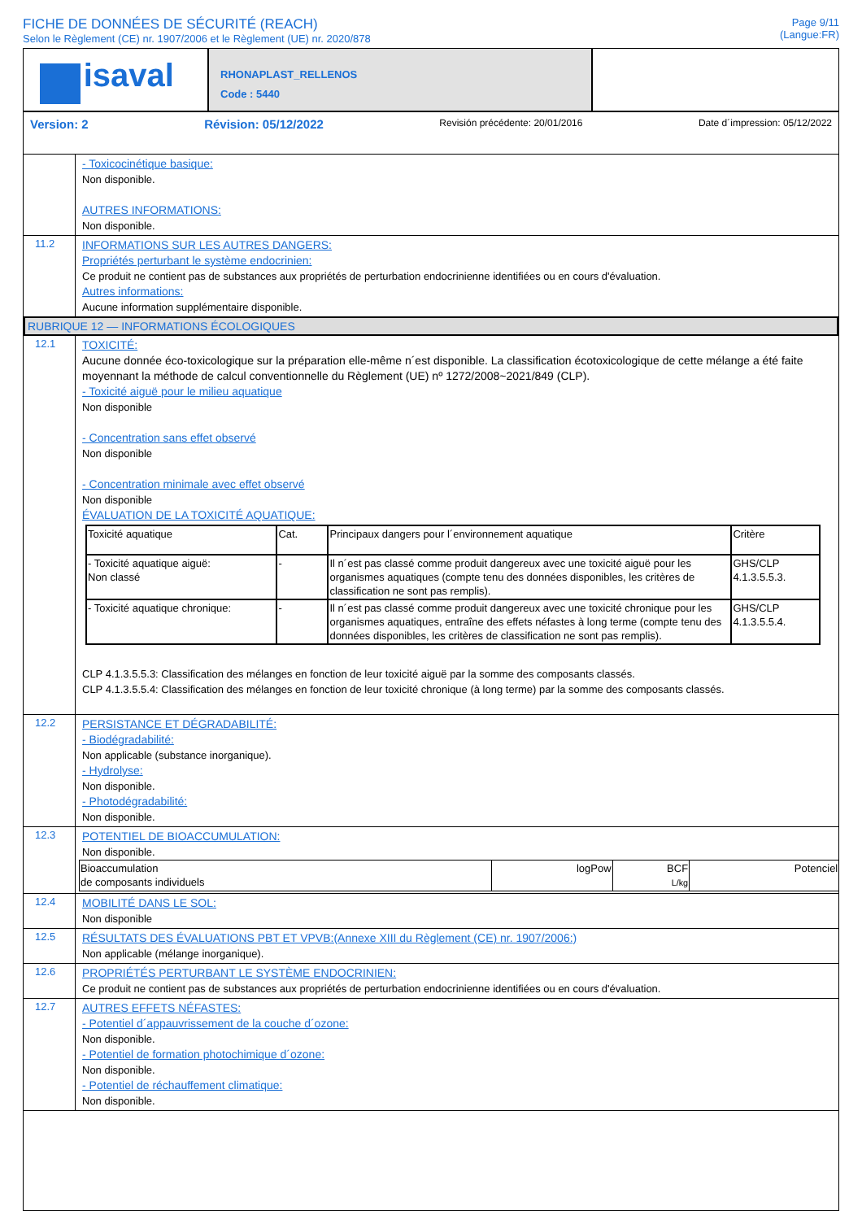FICHE DE DONNÉES DE SÉCURITÉ (REACH)
Selon le Règlement (CE) nr. 1907/2006 et le Règlement (UE) nr. 2020/878
Page 9/11
(Langue:FR)
isaval
RHONAPLAST_RELLENOS
Code : 5440
Version: 2 Révision: 05/12/2022 Revisión précédente: 20/01/2016 Date d´impression: 05/12/2022
- Toxicocinétique basique:
Non disponible.
AUTRES INFORMATIONS:
Non disponible.
11.2
INFORMATIONS SUR LES AUTRES DANGERS:
Propriétés perturbant le système endocrinien:
Ce produit ne contient pas de substances aux propriétés de perturbation endocrinienne identifiées ou en cours d'évaluation.
Autres informations:
Aucune information supplémentaire disponible.
RUBRIQUE 12 — INFORMATIONS ÉCOLOGIQUES
12.1
TOXICITÉ:
Aucune donnée éco-toxicologique sur la préparation elle-même n´est disponible. La classification écotoxicologique de cette mélange a été faite moyennant la méthode de calcul conventionnelle du Règlement (UE) nº 1272/2008~2021/849 (CLP).
- Toxicité aiguë pour le milieu aquatique
Non disponible
- Concentration sans effet observé
Non disponible
- Concentration minimale avec effet observé
Non disponible
ÉVALUATION DE LA TOXICITÉ AQUATIQUE:
| Toxicité aquatique | Cat. | Principaux dangers pour l´environnement aquatique | Critère |
| - Toxicité aquatique aiguë: Non classé | - | Il n´est pas classé comme produit dangereux avec une toxicité aiguë pour les organismes aquatiques (compte tenu des données disponibles, les critères de classification ne sont pas remplis). | GHS/CLP 4.1.3.5.5.3. |
| - Toxicité aquatique chronique: | - | Il n´est pas classé comme produit dangereux avec une toxicité chronique pour les organismes aquatiques, entraîne des effets néfastes à long terme (compte tenu des données disponibles, les critères de classification ne sont pas remplis). | GHS/CLP 4.1.3.5.5.4. |
CLP 4.1.3.5.5.3: Classification des mélanges en fonction de leur toxicité aiguë par la somme des composants classés.
CLP 4.1.3.5.5.4: Classification des mélanges en fonction de leur toxicité chronique (à long terme) par la somme des composants classés.
12.2
PERSISTANCE ET DÉGRADABILITÉ:
- Biodégradabilité:
Non applicable (substance inorganique).
- Hydrolyse:
Non disponible.
- Photodégradabilité:
Non disponible.
12.3
POTENTIEL DE BIOACCUMULATION:
Non disponible.
| Bioaccumulation de composants individuels | logPow | BCF L/kg | Potenciel |
12.4
MOBILITÉ DANS LE SOL:
Non disponible
12.5
RÉSULTATS DES ÉVALUATIONS PBT ET VPVB:(Annexe XIII du Règlement (CE) nr. 1907/2006:)
Non applicable (mélange inorganique).
12.6
PROPRIÉTÉS PERTURBANT LE SYSTÈME ENDOCRINIEN:
Ce produit ne contient pas de substances aux propriétés de perturbation endocrinienne identifiées ou en cours d'évaluation.
12.7
AUTRES EFFETS NÉFASTES:
- Potentiel d´appauvrissement de la couche d´ozone:
Non disponible.
- Potentiel de formation photochimique d´ozone:
Non disponible.
- Potentiel de réchauffement climatique:
Non disponible.